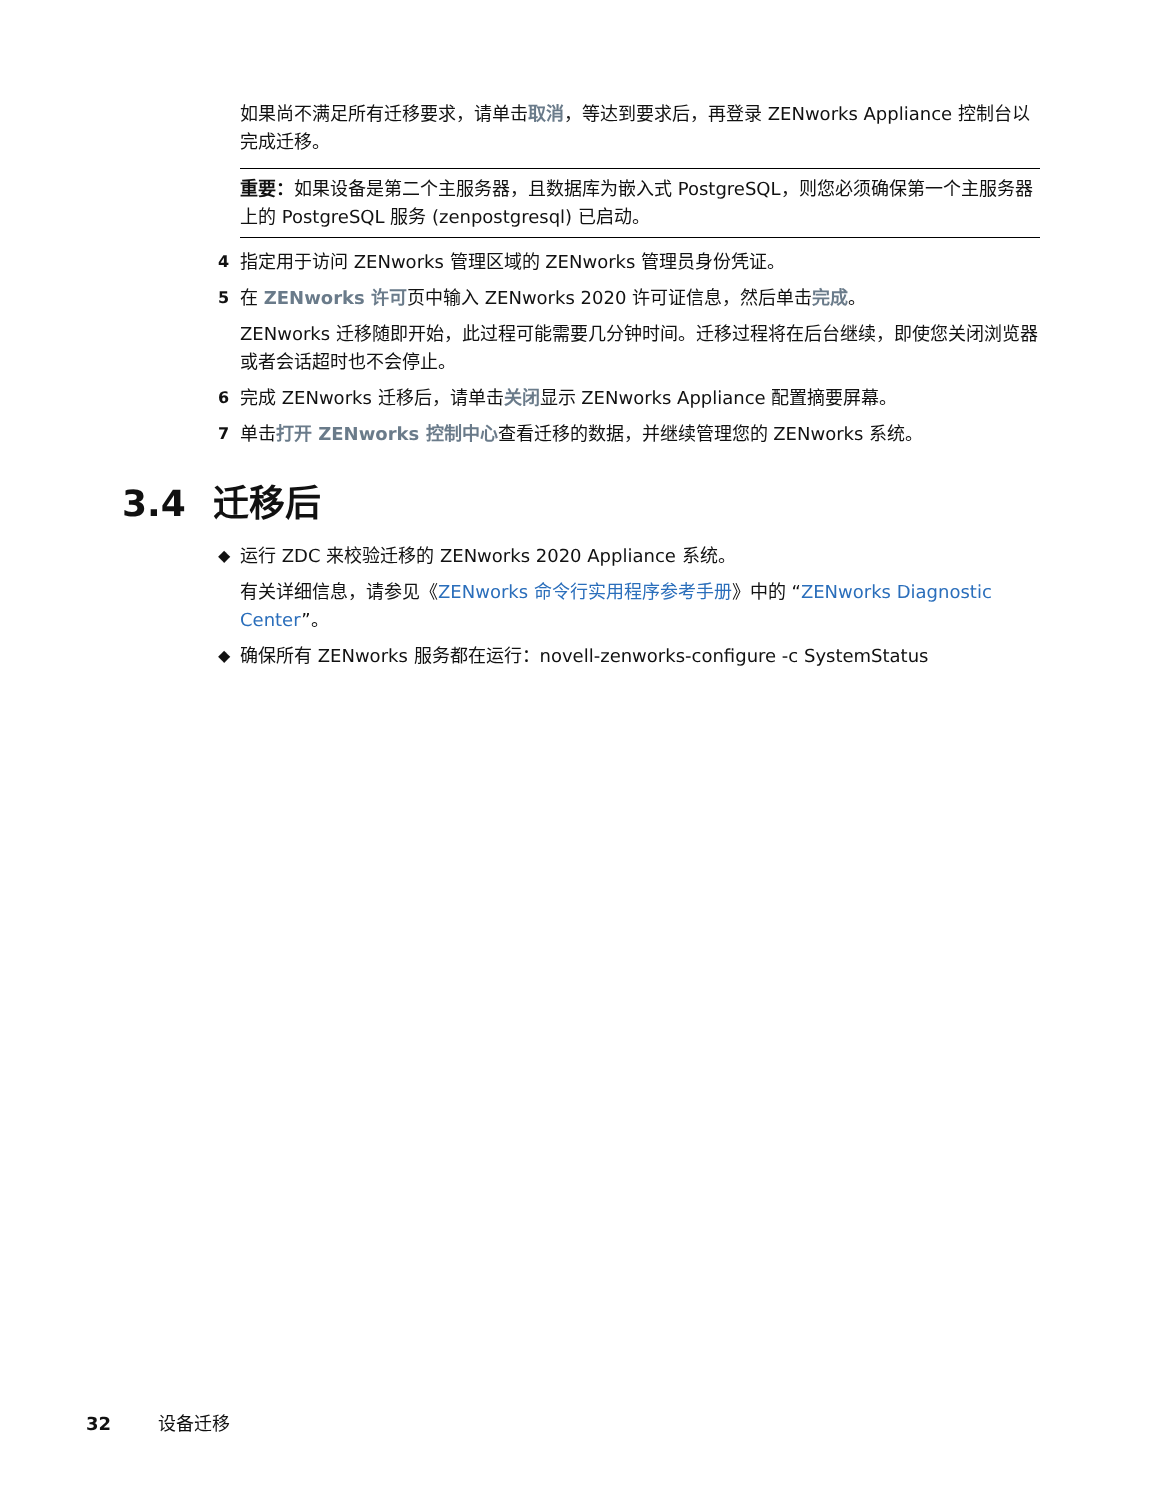如果尚不满足所有迁移要求，请单击取消，等达到要求后，再登录 ZENworks Appliance 控制台以完成迁移。
重要：如果设备是第二个主服务器，且数据库为嵌入式 PostgreSQL，则您必须确保第一个主服务器上的 PostgreSQL 服务 (zenpostgresql) 已启动。
4 指定用于访问 ZENworks 管理区域的 ZENworks 管理员身份凭证。
5 在 ZENworks 许可页中输入 ZENworks 2020 许可证信息，然后单击完成。
ZENworks 迁移随即开始，此过程可能需要几分钟时间。迁移过程将在后台继续，即使您关闭浏览器或者会话超时也不会停止。
6 完成 ZENworks 迁移后，请单击关闭显示 ZENworks Appliance 配置摘要屏幕。
7 单击打开 ZENworks 控制中心查看迁移的数据，并继续管理您的 ZENworks 系统。
3.4 迁移后
◆ 运行 ZDC 来校验迁移的 ZENworks 2020 Appliance 系统。
有关详细信息，请参见《ZENworks 命令行实用程序参考手册》中的 “ZENworks Diagnostic Center”。
◆ 确保所有 ZENworks 服务都在运行：novell-zenworks-configure -c SystemStatus
32 设备迁移